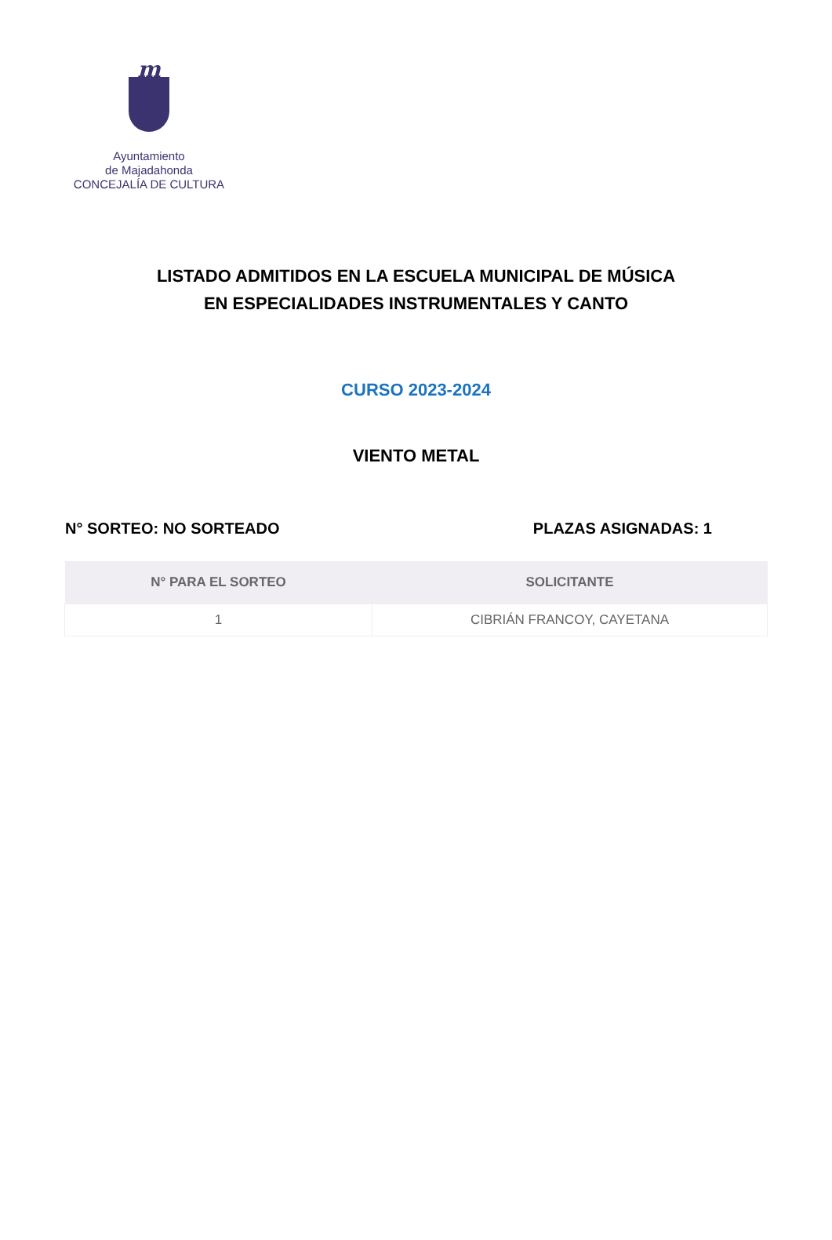m
Ayuntamiento
de Majadahonda
CONCEJALÍA DE CULTURA
LISTADO ADMITIDOS EN LA ESCUELA MUNICIPAL DE MÚSICA
EN ESPECIALIDADES INSTRUMENTALES Y CANTO
CURSO 2023-2024
VIENTO METAL
N° SORTEO: NO SORTEADO PLAZAS ASIGNADAS: 1
| N° PARA EL SORTEO | SOLICITANTE |
| --- | --- |
| 1 | CIBRIÁN FRANCOY, CAYETANA |